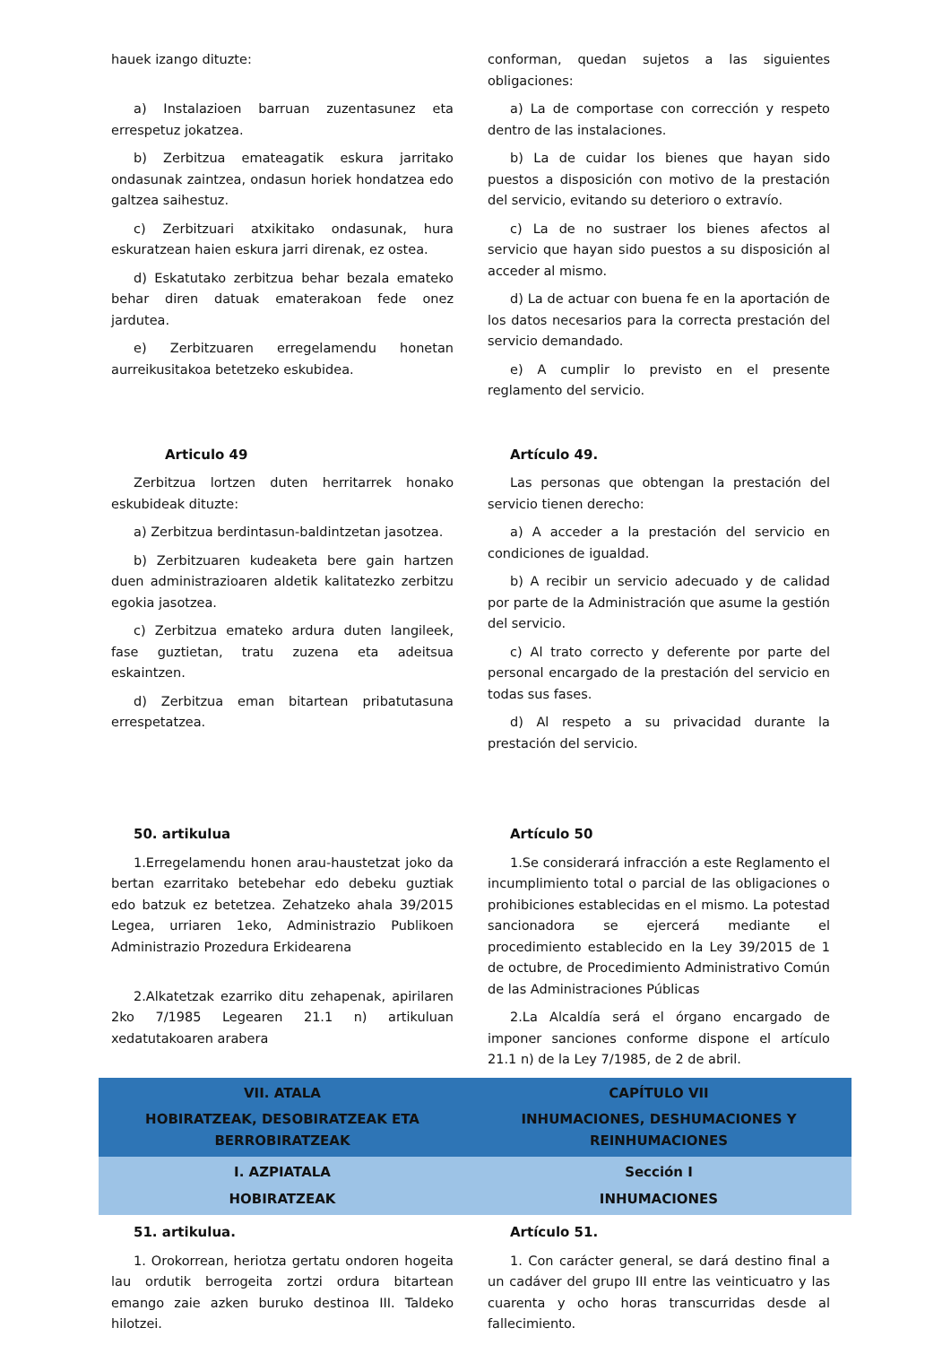| hauek izango dituzte: a) Instalazioen barruan zuzentasunez eta errespetuz jokatzea. b) Zerbitzua emateagatik eskura jarritako ondasunak zaintzea, ondasun horiek hondatzea edo galtzea saihestuz. c) Zerbitzuari atxikitako ondasunak, hura eskuratzean haien eskura jarri direnak, ez ostea. d) Eskatutako zerbitzua behar bezala emateko behar diren datuak ematerakoan fede onez jardutea. e) Zerbitzuaren erregelamendu honetan aurreikusitakoa betetzeko eskubidea. | conforman, quedan sujetos a las siguientes obligaciones: a) La de comportase con corrección y respeto dentro de las instalaciones. b) La de cuidar los bienes que hayan sido puestos a disposición con motivo de la prestación del servicio, evitando su deterioro o extravío. c) La de no sustraer los bienes afectos al servicio que hayan sido puestos a su disposición al acceder al mismo. d) La de actuar con buena fe en la aportación de los datos necesarios para la correcta prestación del servicio demandado. e) A cumplir lo previsto en el presente reglamento del servicio. |
| Articulo 49 Zerbitzua lortzen duten herritarrek honako eskubideak dituzte: a) Zerbitzua berdintasun-baldintzetan jasotzea. b) Zerbitzuaren kudeaketa bere gain hartzen duen administrazioaren aldetik kalitatezko zerbitzu egokia jasotzea. c) Zerbitzua emateko ardura duten langileek, fase guztietan, tratu zuzena eta adeitsua eskaintzen. d) Zerbitzua eman bitartean pribatutasuna errespetatzea. | Artículo 49. Las personas que obtengan la prestación del servicio tienen derecho: a) A acceder a la prestación del servicio en condiciones de igualdad. b) A recibir un servicio adecuado y de calidad por parte de la Administración que asume la gestión del servicio. c) Al trato correcto y deferente por parte del personal encargado de la prestación del servicio en todas sus fases. d) Al respeto a su privacidad durante la prestación del servicio. |
| 50. artikulua 1.Erregelamendu honen arau-haustetzat joko da bertan ezarritako betebehar edo debeku guztiak edo batzuk ez betetzea. Zehatzeko ahala 39/2015 Legea, urriaren 1eko, Administrazio Publikoen Administrazio Prozedura Erkidearena 2.Alkatetzak ezarriko ditu zehapenak, apirilaren 2ko 7/1985 Legearen 21.1 n) artikuluan xedatutakoaren arabera | Artículo 50 1.Se considerará infracción a este Reglamento el incumplimiento total o parcial de las obligaciones o prohibiciones establecidas en el mismo. La potestad sancionadora se ejercerá mediante el procedimiento establecido en la Ley 39/2015 de 1 de octubre, de Procedimiento Administrativo Común de las Administraciones Públicas 2.La Alcaldía será el órgano encargado de imponer sanciones conforme dispone el artículo 21.1 n) de la Ley 7/1985, de 2 de abril. |
| VII. ATALA HOBIRATZEAK, DESOBIRATZEAK ETA BERROBIRATZEAK | CAPÍTULO VII INHUMACIONES, DESHUMACIONES Y REINHUMACIONES |
| I. AZPIATALA HOBIRATZEAK | Sección I INHUMACIONES |
| 51. artikulua. 1. Orokorrean, heriotza gertatu ondoren hogeita lau ordutik berrogeita zortzi ordura bitartean emango zaie azken buruko destinoa III. Taldeko hilotzei. | Artículo 51. 1. Con carácter general, se dará destino final a un cadáver del grupo III entre las veinticuatro y las cuarenta y ocho horas transcurridas desde al fallecimiento. |